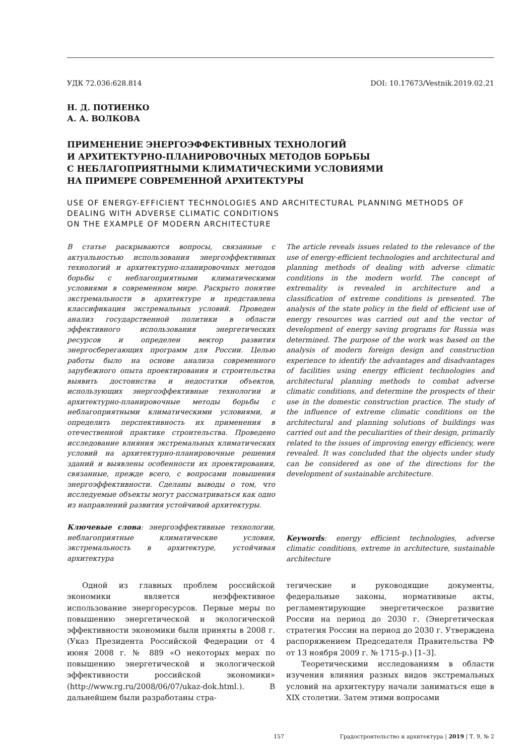УДК 72.036:628.814 DOI: 10.17673/Vestnik.2019.02.21
Н. Д. ПОТИЕНКО
А. А. ВОЛКОВА
ПРИМЕНЕНИЕ ЭНЕРГОЭФФЕКТИВНЫХ ТЕХНОЛОГИЙ
И АРХИТЕКТУРНО-ПЛАНИРОВОЧНЫХ МЕТОДОВ БОРЬБЫ
С НЕБЛАГОПРИЯТНЫМИ КЛИМАТИЧЕСКИМИ УСЛОВИЯМИ
НА ПРИМЕРЕ СОВРЕМЕННОЙ АРХИТЕКТУРЫ
USE OF ENERGY-EFFICIENT TECHNOLOGIES AND ARCHITECTURAL PLANNING METHODS OF DEALING WITH ADVERSE CLIMATIC CONDITIONS
ON THE EXAMPLE OF MODERN ARCHITECTURE
В статье раскрываются вопросы, связанные с актуальностью использования энергоэффективных технологий и архитектурно-планировочных методов борьбы с неблагоприятными климатическими условиями в современном мире. Раскрыто понятие экстремальности в архитектуре и представлена классификация экстремальных условий. Проведен анализ государственной политики в области эффективного использования энергетических ресурсов и определен вектор развития энергосберегающих программ для России. Целью работы было на основе анализа современного зарубежного опыта проектирования и строительства выявить достоинства и недостатки объектов, использующих энергоэффективные технологии и архитектурно-планировочные методы борьбы с неблагоприятными климатическими условиями, и определить перспективность их применения в отечественной практике строительства. Проведено исследование влияния экстремальных климатических условий на архитектурно-планировочные решения зданий и выявлены особенности их проектирования, связанные, прежде всего, с вопросами повышения энергоэффективности. Сделаны выводы о том, что исследуемые объекты могут рассматриваться как одно из направлений развития устойчивой архитектуры.
Ключевые слова: энергоэффективные технологии, неблагоприятные климатические условия, экстремальность в архитектуре, устойчивая архитектура
The article reveals issues related to the relevance of the use of energy-efficient technologies and architectural and planning methods of dealing with adverse climatic conditions in the modern world. The concept of extremality is revealed in architecture and a classification of extreme conditions is presented. The analysis of the state policy in the field of efficient use of energy resources was carried out and the vector of development of energy saving programs for Russia was determined. The purpose of the work was based on the analysis of modern foreign design and construction experience to identify the advantages and disadvantages of facilities using energy efficient technologies and architectural planning methods to combat adverse climatic conditions, and determine the prospects of their use in the domestic construction practice. The study of the influence of extreme climatic conditions on the architectural and planning solutions of buildings was carried out and the peculiarities of their design, primarily related to the issues of improving energy efficiency, were revealed. It was concluded that the objects under study can be considered as one of the directions for the development of sustainable architecture.
Keywords: energy efficient technologies, adverse climatic conditions, extreme in architecture, sustainable architecture
  Одной из главных проблем российской экономики является неэффективное использование энергоресурсов. Первые меры по повышению энергетической и экологической эффективности экономики были приняты в 2008 г. (Указ Президента Российской Федерации от 4 июня 2008 г. № 889 «О некоторых мерах по повышению энергетической и экологической эффективности российской экономики» (http://www.rg.ru/2008/06/07/ukaz-dok.html.). В дальнейшем были разработаны стра-
тегические и руководящие документы, федеральные законы, нормативные акты, регламентирующие энергетическое развитие России на период до 2030 г. (Энергетическая стратегия России на период до 2030 г. Утверждена распоряжением Председателя Правительства РФ от 13 ноября 2009 г. № 1715-р.) [1–3].
  Теоретическими исследованиям в области изучения влияния разных видов экстремальных условий на архитектуру начали заниматься еще в XIX столетии. Затем этими вопросами
157 Градостроительство и архитектура | 2019 | Т. 9, № 2